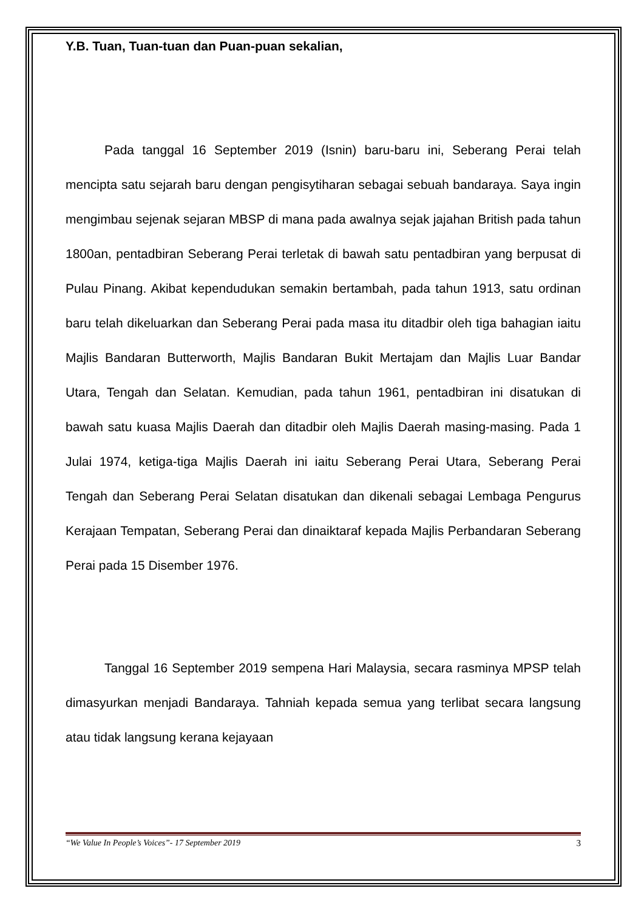Y.B. Tuan, Tuan-tuan dan Puan-puan sekalian,
Pada tanggal 16 September 2019 (Isnin) baru-baru ini, Seberang Perai telah mencipta satu sejarah baru dengan pengisytiharan sebagai sebuah bandaraya. Saya ingin mengimbau sejenak sejaran MBSP di mana pada awalnya sejak jajahan British pada tahun 1800an, pentadbiran Seberang Perai terletak di bawah satu pentadbiran yang berpusat di Pulau Pinang. Akibat kependudukan semakin bertambah, pada tahun 1913, satu ordinan baru telah dikeluarkan dan Seberang Perai pada masa itu ditadbir oleh tiga bahagian iaitu Majlis Bandaran Butterworth, Majlis Bandaran Bukit Mertajam dan Majlis Luar Bandar Utara, Tengah dan Selatan. Kemudian, pada tahun 1961, pentadbiran ini disatukan di bawah satu kuasa Majlis Daerah dan ditadbir oleh Majlis Daerah masing-masing. Pada 1 Julai 1974, ketiga-tiga Majlis Daerah ini iaitu Seberang Perai Utara, Seberang Perai Tengah dan Seberang Perai Selatan disatukan dan dikenali sebagai Lembaga Pengurus Kerajaan Tempatan, Seberang Perai dan dinaiktaraf kepada Majlis Perbandaran Seberang Perai pada 15 Disember 1976.
Tanggal 16 September 2019 sempena Hari Malaysia, secara rasminya MPSP telah dimasyurkan menjadi Bandaraya. Tahniah kepada semua yang terlibat secara langsung atau tidak langsung kerana kejayaan
“We Value In People’s Voices”- 17 September 2019 3